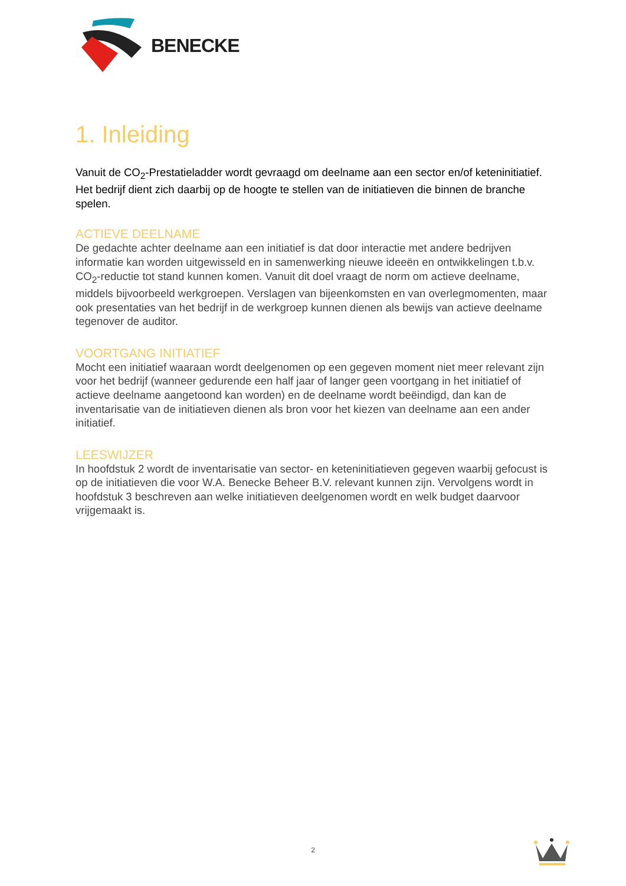BENECKE
1. Inleiding
Vanuit de CO<sub>2</sub>-Prestatieladder wordt gevraagd om deelname aan een sector en/of keteninitiatief. Het bedrijf dient zich daarbij op de hoogte te stellen van de initiatieven die binnen de branche spelen.
ACTIEVE DEELNAME
De gedachte achter deelname aan een initiatief is dat door interactie met andere bedrijven informatie kan worden uitgewisseld en in samenwerking nieuwe ideeën en ontwikkelingen t.b.v. CO<sub>2</sub>-reductie tot stand kunnen komen. Vanuit dit doel vraagt de norm om actieve deelname, middels bijvoorbeeld werkgroepen. Verslagen van bijeenkomsten en van overlegmomenten, maar ook presentaties van het bedrijf in de werkgroep kunnen dienen als bewijs van actieve deelname tegenover de auditor.
VOORTGANG INITIATIEF
Mocht een initiatief waaraan wordt deelgenomen op een gegeven moment niet meer relevant zijn voor het bedrijf (wanneer gedurende een half jaar of langer geen voortgang in het initiatief of actieve deelname aangetoond kan worden) en de deelname wordt beëindigd, dan kan de inventarisatie van de initiatieven dienen als bron voor het kiezen van deelname aan een ander initiatief.
LEESWIJZER
In hoofdstuk 2 wordt de inventarisatie van sector- en keteninitiatieven gegeven waarbij gefocust is op de initiatieven die voor W.A. Benecke Beheer B.V. relevant kunnen zijn. Vervolgens wordt in hoofdstuk 3 beschreven aan welke initiatieven deelgenomen wordt en welk budget daarvoor vrijgemaakt is.
2